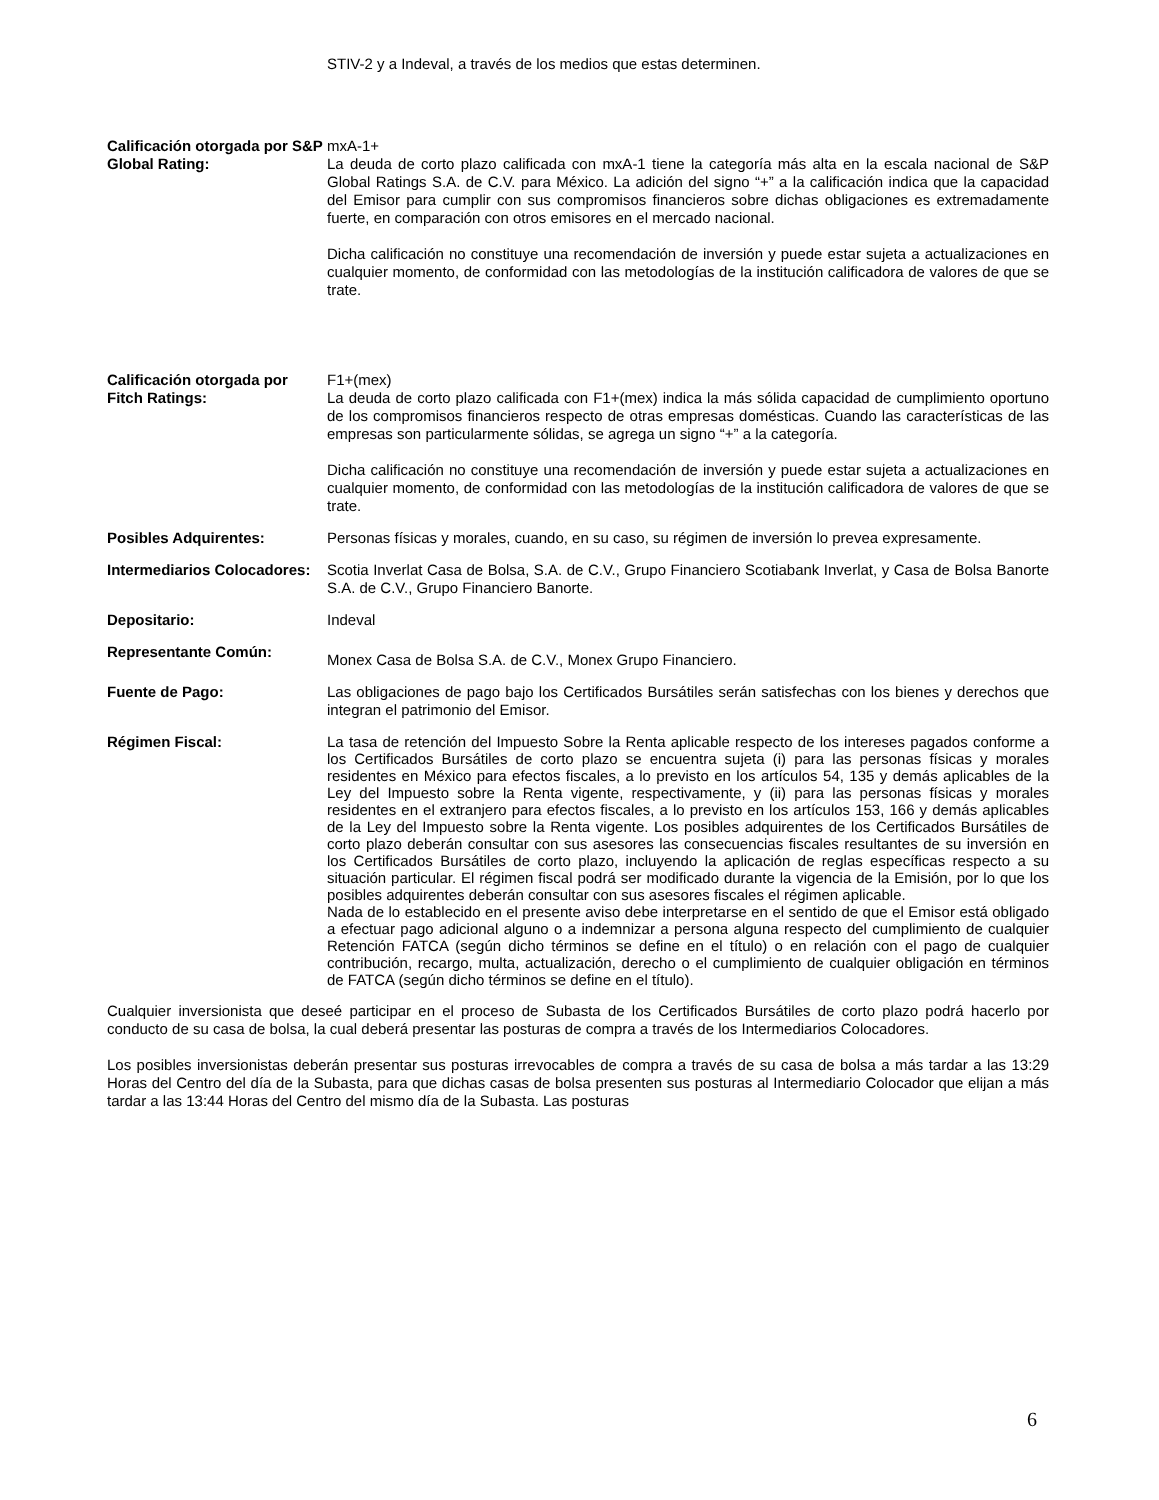STIV-2 y a Indeval, a través de los medios que estas determinen.
Calificación otorgada por S&P Global Rating:
mxA-1+
La deuda de corto plazo calificada con mxA-1 tiene la categoría más alta en la escala nacional de S&P Global Ratings S.A. de C.V. para México. La adición del signo “+” a la calificación indica que la capacidad del Emisor para cumplir con sus compromisos financieros sobre dichas obligaciones es extremadamente fuerte, en comparación con otros emisores en el mercado nacional.
Dicha calificación no constituye una recomendación de inversión y puede estar sujeta a actualizaciones en cualquier momento, de conformidad con las metodologías de la institución calificadora de valores de que se trate.
Calificación otorgada por Fitch Ratings:
F1+(mex)
La deuda de corto plazo calificada con F1+(mex) indica la más sólida capacidad de cumplimiento oportuno de los compromisos financieros respecto de otras empresas domésticas. Cuando las características de las empresas son particularmente sólidas, se agrega un signo “+” a la categoría.
Dicha calificación no constituye una recomendación de inversión y puede estar sujeta a actualizaciones en cualquier momento, de conformidad con las metodologías de la institución calificadora de valores de que se trate.
Posibles Adquirentes: Personas físicas y morales, cuando, en su caso, su régimen de inversión lo prevea expresamente.
Intermediarios Colocadores:
Scotia Inverlat Casa de Bolsa, S.A. de C.V., Grupo Financiero Scotiabank Inverlat, y Casa de Bolsa Banorte S.A. de C.V., Grupo Financiero Banorte.
Depositario: Indeval
Representante Común:
Monex Casa de Bolsa S.A. de C.V., Monex Grupo Financiero.
Fuente de Pago: Las obligaciones de pago bajo los Certificados Bursátiles serán satisfechas con los bienes y derechos que integran el patrimonio del Emisor.
Régimen Fiscal:
La tasa de retención del Impuesto Sobre la Renta aplicable respecto de los intereses pagados conforme a los Certificados Bursátiles de corto plazo se encuentra sujeta (i) para las personas físicas y morales residentes en México para efectos fiscales, a lo previsto en los artículos 54, 135 y demás aplicables de la Ley del Impuesto sobre la Renta vigente, respectivamente, y (ii) para las personas físicas y morales residentes en el extranjero para efectos fiscales, a lo previsto en los artículos 153, 166 y demás aplicables de la Ley del Impuesto sobre la Renta vigente. Los posibles adquirentes de los Certificados Bursátiles de corto plazo deberán consultar con sus asesores las consecuencias fiscales resultantes de su inversión en los Certificados Bursátiles de corto plazo, incluyendo la aplicación de reglas específicas respecto a su situación particular. El régimen fiscal podrá ser modificado durante la vigencia de la Emisión, por lo que los posibles adquirentes deberán consultar con sus asesores fiscales el régimen aplicable.
Nada de lo establecido en el presente aviso debe interpretarse en el sentido de que el Emisor está obligado a efectuar pago adicional alguno o a indemnizar a persona alguna respecto del cumplimiento de cualquier Retención FATCA (según dicho términos se define en el título) o en relación con el pago de cualquier contribución, recargo, multa, actualización, derecho o el cumplimiento de cualquier obligación en términos de FATCA (según dicho términos se define en el título).
Cualquier inversionista que deseé participar en el proceso de Subasta de los Certificados Bursátiles de corto plazo podrá hacerlo por conducto de su casa de bolsa, la cual deberá presentar las posturas de compra a través de los Intermediarios Colocadores.
Los posibles inversionistas deberán presentar sus posturas irrevocables de compra a través de su casa de bolsa a más tardar a las 13:29 Horas del Centro del día de la Subasta, para que dichas casas de bolsa presenten sus posturas al Intermediario Colocador que elijan a más tardar a las 13:44 Horas del Centro del mismo día de la Subasta. Las posturas
6